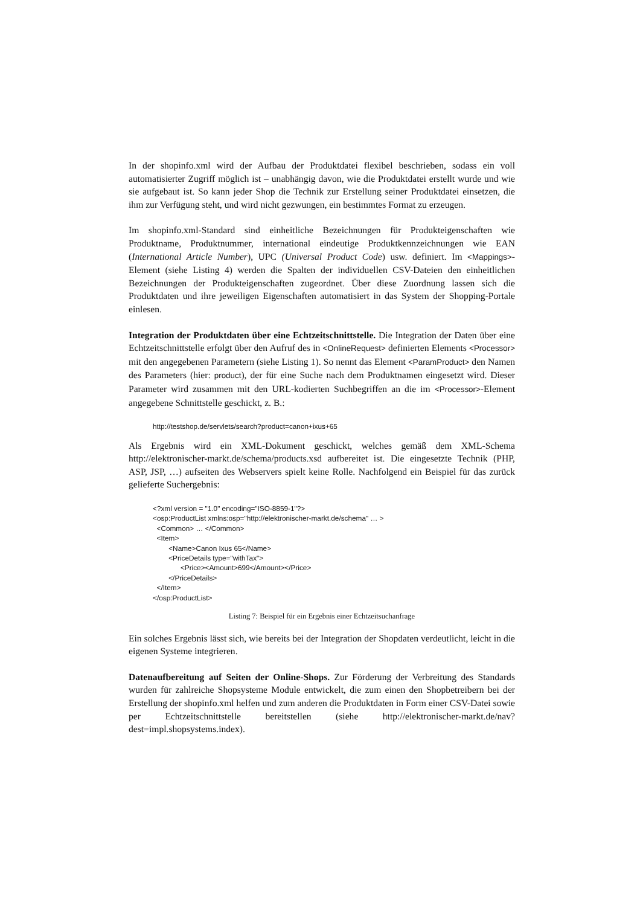In der shopinfo.xml wird der Aufbau der Produktdatei flexibel beschrieben, sodass ein voll automatisierter Zugriff möglich ist – unabhängig davon, wie die Produktdatei erstellt wurde und wie sie aufgebaut ist. So kann jeder Shop die Technik zur Erstellung seiner Produktdatei einsetzen, die ihm zur Verfügung steht, und wird nicht gezwungen, ein bestimmtes Format zu erzeugen.
Im shopinfo.xml-Standard sind einheitliche Bezeichnungen für Produkteigenschaften wie Produktname, Produktnummer, international eindeutige Produktkennzeichnungen wie EAN (International Article Number), UPC (Universal Product Code) usw. definiert. Im <Mappings>-Element (siehe Listing 4) werden die Spalten der individuellen CSV-Dateien den einheitlichen Bezeichnungen der Produkteigenschaften zugeordnet. Über diese Zuordnung lassen sich die Produktdaten und ihre jeweiligen Eigenschaften automatisiert in das System der Shopping-Portale einlesen.
Integration der Produktdaten über eine Echtzeitschnittstelle. Die Integration der Daten über eine Echtzeitschnittstelle erfolgt über den Aufruf des in <OnlineRequest> definierten Elements <Processor> mit den angegebenen Parametern (siehe Listing 1). So nennt das Element <ParamProduct> den Namen des Parameters (hier: product), der für eine Suche nach dem Produktnamen eingesetzt wird. Dieser Parameter wird zusammen mit den URL-kodierten Suchbegriffen an die im <Processor>-Element angegebene Schnittstelle geschickt, z. B.:
http://testshop.de/servlets/search?product=canon+ixus+65
Als Ergebnis wird ein XML-Dokument geschickt, welches gemäß dem XML-Schema http://elektronischer-markt.de/schema/products.xsd aufbereitet ist. Die eingesetzte Technik (PHP, ASP, JSP, …) aufseiten des Webservers spielt keine Rolle. Nachfolgend ein Beispiel für das zurück gelieferte Suchergebnis:
<?xml version = "1.0" encoding="ISO-8859-1"?> <osp:ProductList xmlns:osp="http://elektronischer-markt.de/schema" … > <Common> … </Common> <Item> <Name>Canon Ixus 65</Name> <PriceDetails type="withTax"> <Price><Amount>699</Amount></Price> </PriceDetails> </Item> </osp:ProductList>
Listing 7: Beispiel für ein Ergebnis einer Echtzeitsuchanfrage
Ein solches Ergebnis lässt sich, wie bereits bei der Integration der Shopdaten verdeutlicht, leicht in die eigenen Systeme integrieren.
Datenaufbereitung auf Seiten der Online-Shops. Zur Förderung der Verbreitung des Standards wurden für zahlreiche Shopsysteme Module entwickelt, die zum einen den Shopbetreibern bei der Erstellung der shopinfo.xml helfen und zum anderen die Produktdaten in Form einer CSV-Datei sowie per Echtzeitschnittstelle bereitstellen (siehe http://elektronischer-markt.de/nav?dest=impl.shopsystems.index).